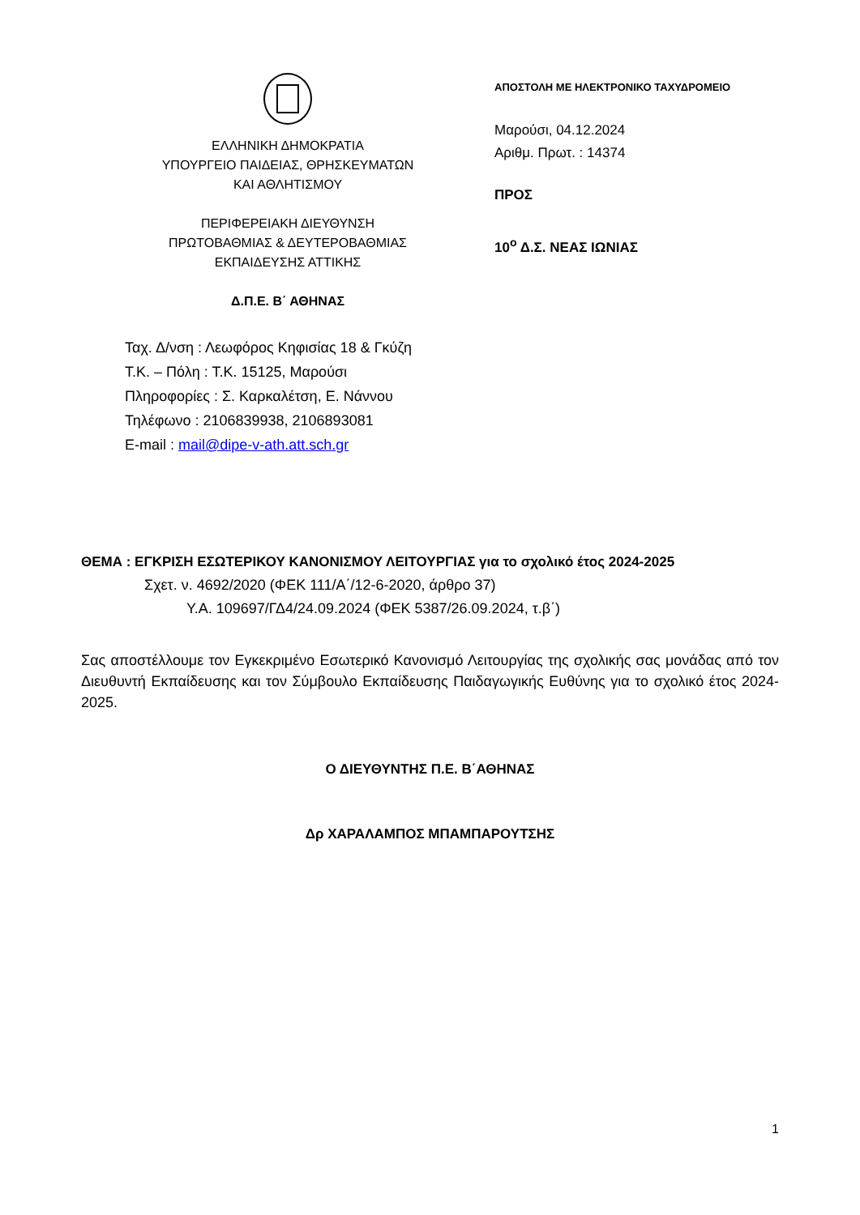ΕΛΛΗΝΙΚΗ ΔΗΜΟΚΡΑΤΙΑ
ΥΠΟΥΡΓΕΙΟ ΠΑΙΔΕΙΑΣ, ΘΡΗΣΚΕΥΜΑΤΩΝ
ΚΑΙ ΑΘΛΗΤΙΣΜΟΥ
ΠΕΡΙΦΕΡΕΙΑΚΗ ΔΙΕΥΘΥΝΣΗ
ΠΡΩΤΟΒΑΘΜΙΑΣ & ΔΕΥΤΕΡΟΒΑΘΜΙΑΣ
ΕΚΠΑΙΔΕΥΣΗΣ ΑΤΤΙΚΗΣ
Δ.Π.Ε. Β΄ ΑΘΗΝΑΣ
Ταχ. Δ/νση : Λεωφόρος Κηφισίας 18 & Γκύζη
Τ.Κ. – Πόλη : Τ.Κ. 15125, Μαρούσι
Πληροφορίες : Σ. Καρκαλέτση, Ε. Νάννου
Τηλέφωνο : 2106839938, 2106893081
E-mail : mail@dipe-v-ath.att.sch.gr
ΑΠΟΣΤΟΛΗ ΜΕ ΗΛΕΚΤΡΟΝΙΚΟ ΤΑΧΥΔΡΟΜΕΙΟ
Μαρούσι, 04.12.2024
Αριθμ. Πρωτ. : 14374
ΠΡΟΣ
10<sup>ο</sup> Δ.Σ. ΝΕΑΣ ΙΩΝΙΑΣ
ΘΕΜΑ : ΕΓΚΡΙΣΗ ΕΣΩΤΕΡΙΚΟΥ ΚΑΝΟΝΙΣΜΟΥ ΛΕΙΤΟΥΡΓΙΑΣ για το σχολικό έτος 2024-2025
Σχετ. ν. 4692/2020 (ΦΕΚ 111/Α΄/12-6-2020, άρθρο 37)
Υ.Α. 109697/ΓΔ4/24.09.2024 (ΦΕΚ 5387/26.09.2024, τ.β΄)
Σας αποστέλλουμε τον Εγκεκριμένο Εσωτερικό Κανονισμό Λειτουργίας της σχολικής σας μονάδας από τον Διευθυντή Εκπαίδευσης και τον Σύμβουλο Εκπαίδευσης Παιδαγωγικής Ευθύνης για το σχολικό έτος 2024-2025.
Ο ΔΙΕΥΘΥΝΤΗΣ Π.Ε. Β΄ΑΘΗΝΑΣ
Δρ ΧΑΡΑΛΑΜΠΟΣ ΜΠΑΜΠΑΡΟΥΤΣΗΣ
1